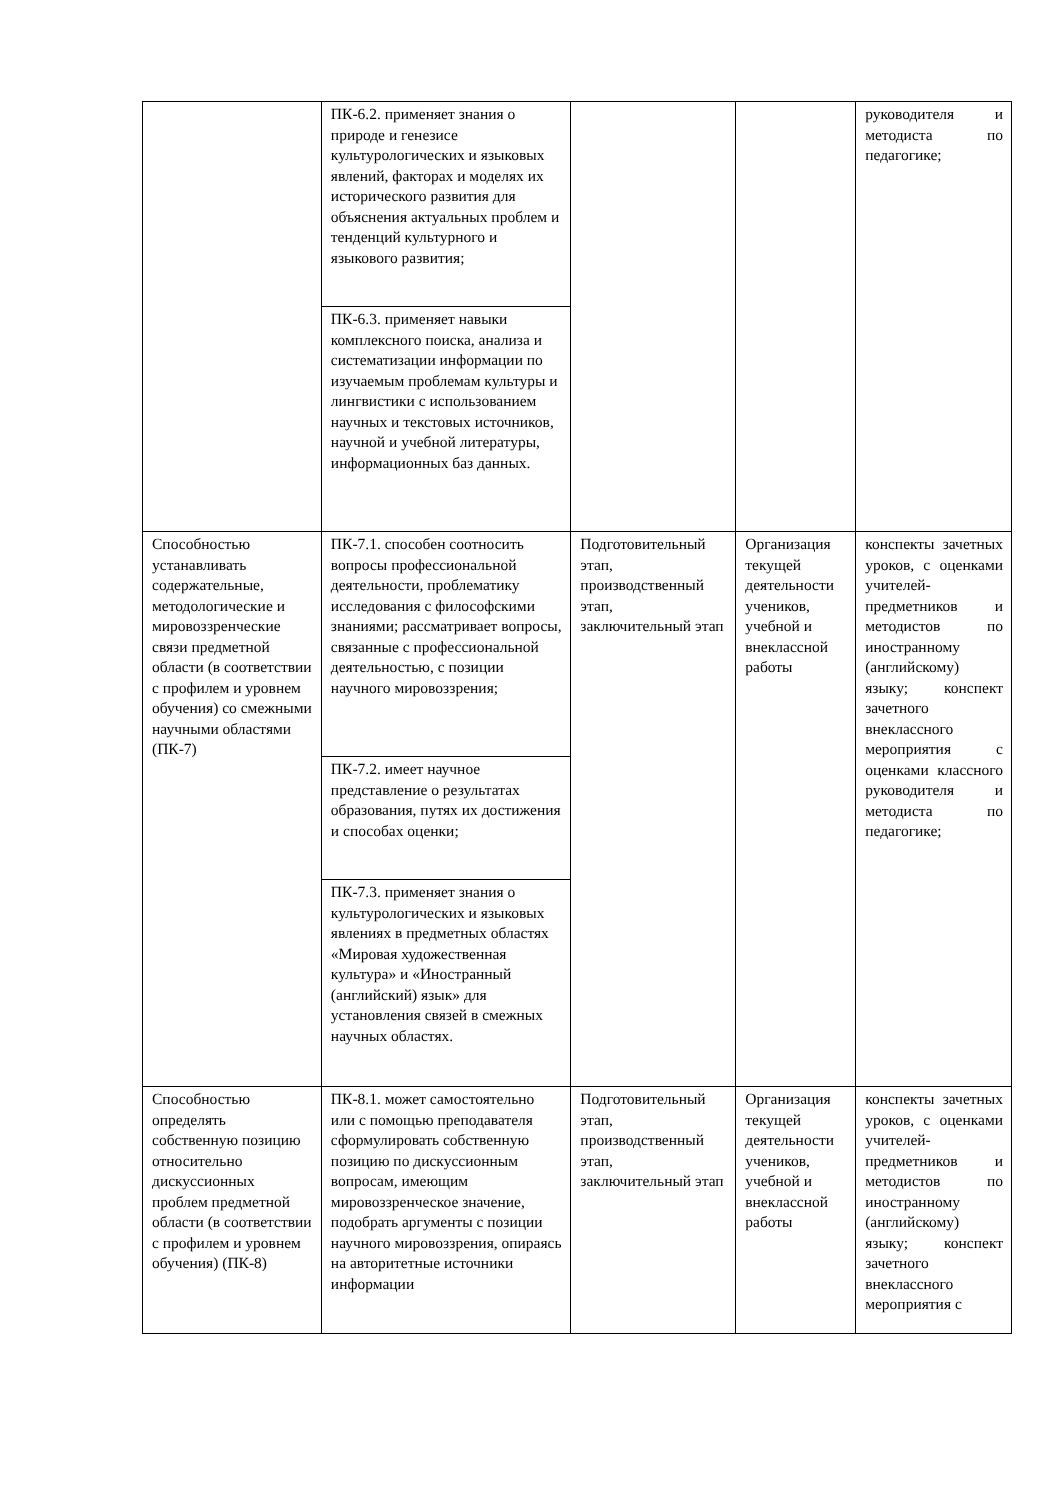| | ПК-6.2. применяет знания о природе и генезисе культурологических и языковых явлений, факторах и моделях их исторического развития для объяснения актуальных проблем и тенденций культурного и языкового развития; | | | руководителя и методиста по педагогике; |
| | ПК-6.3. применяет навыки комплексного поиска, анализа и систематизации информации по изучаемым проблемам культуры и лингвистики с использованием научных и текстовых источников, научной и учебной литературы, информационных баз данных. | | | |
| Способностью устанавливать содержательные, методологические и мировоззренческие связи предметной области (в соответствии с профилем и уровнем обучения) со смежными научными областями (ПК-7) | ПК-7.1. способен соотносить вопросы профессиональной деятельности, проблематику исследования с философскими знаниями; рассматривает вопросы, связанные с профессиональной деятельностью, с позиции научного мировоззрения; | Подготовительный этап, производственный этап, заключительный этап | Организация текущей деятельности учеников, учебной и внеклассной работы | конспекты зачетных уроков, с оценками учителей-предметников и методистов по иностранному (английскому) языку; конспект зачетного внеклассного мероприятия с оценками классного руководителя и методиста по педагогике; |
| | ПК-7.2. имеет научное представление о результатах образования, путях их достижения и способах оценки; | | | |
| | ПК-7.3. применяет знания о культурологических и языковых явлениях в предметных областях «Мировая художественная культура» и «Иностранный (английский) язык» для установления связей в смежных научных областях. | | | |
| Способностью определять собственную позицию относительно дискуссионных проблем предметной области (в соответствии с профилем и уровнем обучения) (ПК-8) | ПК-8.1. может самостоятельно или с помощью преподавателя сформулировать собственную позицию по дискуссионным вопросам, имеющим мировоззренческое значение, подобрать аргументы с позиции научного мировоззрения, опираясь на авторитетные источники информации | Подготовительный этап, производственный этап, заключительный этап | Организация текущей деятельности учеников, учебной и внеклассной работы | конспекты зачетных уроков, с оценками учителей-предметников и методистов по иностранному (английскому) языку; конспект зачетного внеклассного мероприятия с |